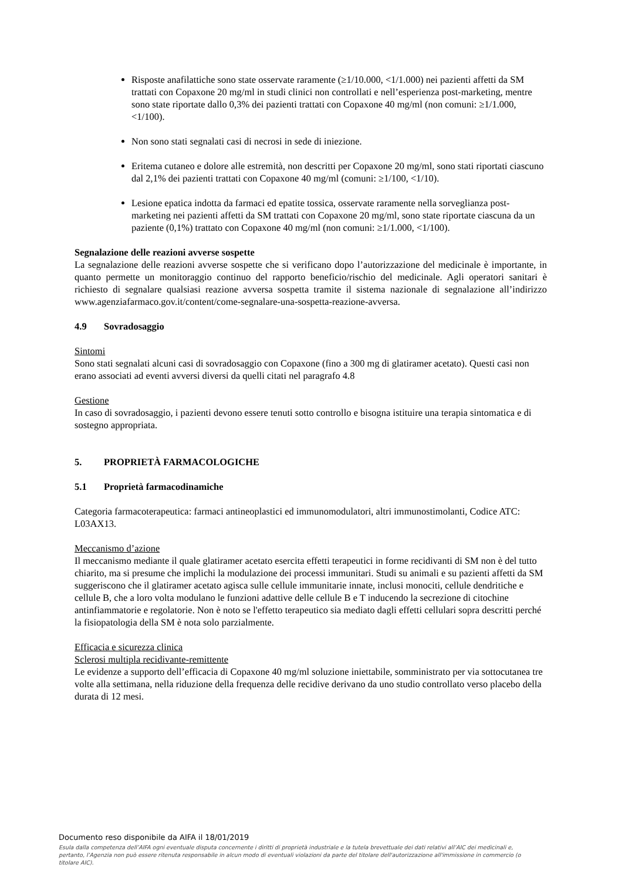Risposte anafilattiche sono state osservate raramente (≥1/10.000, <1/1.000) nei pazienti affetti da SM trattati con Copaxone 20 mg/ml in studi clinici non controllati e nell’esperienza post-marketing, mentre sono state riportate dallo 0,3% dei pazienti trattati con Copaxone 40 mg/ml (non comuni: ≥1/1.000, <1/100).
Non sono stati segnalati casi di necrosi in sede di iniezione.
Eritema cutaneo e dolore alle estremità, non descritti per Copaxone 20 mg/ml, sono stati riportati ciascuno dal 2,1% dei pazienti trattati con Copaxone 40 mg/ml (comuni: ≥1/100, <1/10).
Lesione epatica indotta da farmaci ed epatite tossica, osservate raramente nella sorveglianza post-marketing nei pazienti affetti da SM trattati con Copaxone 20 mg/ml, sono state riportate ciascuna da un paziente (0,1%) trattato con Copaxone 40 mg/ml (non comuni: ≥1/1.000, <1/100).
Segnalazione delle reazioni avverse sospette
La segnalazione delle reazioni avverse sospette che si verificano dopo l’autorizzazione del medicinale è importante, in quanto permette un monitoraggio continuo del rapporto beneficio/rischio del medicinale. Agli operatori sanitari è richiesto di segnalare qualsiasi reazione avversa sospetta tramite il sistema nazionale di segnalazione all’indirizzo www.agenziafarmaco.gov.it/content/come-segnalare-una-sospetta-reazione-avversa.
4.9 Sovradosaggio
Sintomi
Sono stati segnalati alcuni casi di sovradosaggio con Copaxone (fino a 300 mg di glatiramer acetato). Questi casi non erano associati ad eventi avversi diversi da quelli citati nel paragrafo 4.8
Gestione
In caso di sovradosaggio, i pazienti devono essere tenuti sotto controllo e bisogna istituire una terapia sintomatica e di sostegno appropriata.
5. PROPRIETÀ FARMACOLOGICHE
5.1 Proprietà farmacodinamiche
Categoria farmacoterapeutica: farmaci antineoplastici ed immunomodulatori, altri immunostimolanti, Codice ATC: L03AX13.
Meccanismo d’azione
Il meccanismo mediante il quale glatiramer acetato esercita effetti terapeutici in forme recidivanti di SM non è del tutto chiarito, ma si presume che implichi la modulazione dei processi immunitari. Studi su animali e su pazienti affetti da SM suggeriscono che il glatiramer acetato agisca sulle cellule immunitarie innate, inclusi monociti, cellule dendritiche e cellule B, che a loro volta modulano le funzioni adattive delle cellule B e T inducendo la secrezione di citochine antinfiammatorie e regolatorie. Non è noto se l'effetto terapeutico sia mediato dagli effetti cellulari sopra descritti perché la fisiopatologia della SM è nota solo parzialmente.
Efficacia e sicurezza clinica
Sclerosi multipla recidivante-remittente
Le evidenze a supporto dell’efficacia di Copaxone 40 mg/ml soluzione iniettabile, somministrato per via sottocutanea tre volte alla settimana, nella riduzione della frequenza delle recidive derivano da uno studio controllato verso placebo della durata di 12 mesi.
Documento reso disponibile da AIFA il 18/01/2019
Esula dalla competenza dell’AIFA ogni eventuale disputa concernente i diritti di proprietà industriale e la tutela brevettuale dei dati relativi all’AIC dei medicinali e, pertanto, l’Agenzia non può essere ritenuta responsabile in alcun modo di eventuali violazioni da parte del titolare dell'autorizzazione all'immissione in commercio (o titolare AIC).